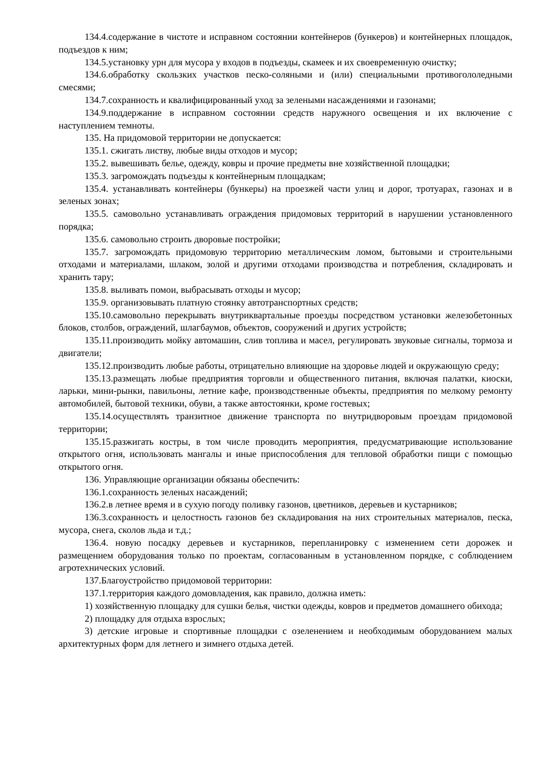134.4.содержание в чистоте и исправном состоянии контейнеров (бункеров) и контейнерных площадок, подъездов к ним;
134.5.установку урн для мусора у входов в подъезды, скамеек и их своевременную очистку;
134.6.обработку скользких участков песко-соляными и (или) специальными противогололедными смесями;
134.7.сохранность и квалифицированный уход за зелеными насаждениями и газонами;
134.9.поддержание в исправном состоянии средств наружного освещения и их включение с наступлением темноты.
135. На придомовой территории не допускается:
135.1. сжигать листву, любые виды отходов и мусор;
135.2. вывешивать белье, одежду, ковры и прочие предметы вне хозяйственной площадки;
135.3. загромождать подъезды к контейнерным площадкам;
135.4. устанавливать контейнеры (бункеры) на проезжей части улиц и дорог, тротуарах, газонах и в зеленых зонах;
135.5. самовольно устанавливать ограждения придомовых территорий в нарушении установленного порядка;
135.6. самовольно строить дворовые постройки;
135.7. загромождать придомовую территорию металлическим ломом, бытовыми и строительными отходами и материалами, шлаком, золой и другими отходами производства и потребления, складировать и хранить тару;
135.8. выливать помои, выбрасывать отходы и мусор;
135.9. организовывать платную стоянку автотранспортных средств;
135.10.самовольно перекрывать внутриквартальные проезды посредством установки железобетонных блоков, столбов, ограждений, шлагбаумов, объектов, сооружений и других устройств;
135.11.производить мойку автомашин, слив топлива и масел, регулировать звуковые сигналы, тормоза и двигатели;
135.12.производить любые работы, отрицательно влияющие на здоровье людей и окружающую среду;
135.13.размещать любые предприятия торговли и общественного питания, включая палатки, киоски, ларьки, мини-рынки, павильоны, летние кафе, производственные объекты, предприятия по мелкому ремонту автомобилей, бытовой техники, обуви, а также автостоянки, кроме гостевых;
135.14.осуществлять транзитное движение транспорта по внутридворовым проездам придомовой территории;
135.15.разжигать костры, в том числе проводить мероприятия, предусматривающие использование открытого огня, использовать мангалы и иные приспособления для тепловой обработки пищи с помощью открытого огня.
136. Управляющие организации обязаны обеспечить:
136.1.сохранность зеленых насаждений;
136.2.в летнее время и в сухую погоду поливку газонов, цветников, деревьев и кустарников;
136.3.сохранность и целостность газонов без складирования на них строительных материалов, песка, мусора, снега, сколов льда и т.д.;
136.4. новую посадку деревьев и кустарников, перепланировку с изменением сети дорожек и размещением оборудования только по проектам, согласованным в установленном порядке, с соблюдением агротехнических условий.
137.Благоустройство придомовой территории:
137.1.территория каждого домовладения, как правило, должна иметь:
1) хозяйственную площадку для сушки белья, чистки одежды, ковров и предметов домашнего обихода;
2) площадку для отдыха взрослых;
3) детские игровые и спортивные площадки с озеленением и необходимым оборудованием малых архитектурных форм для летнего и зимнего отдыха детей.